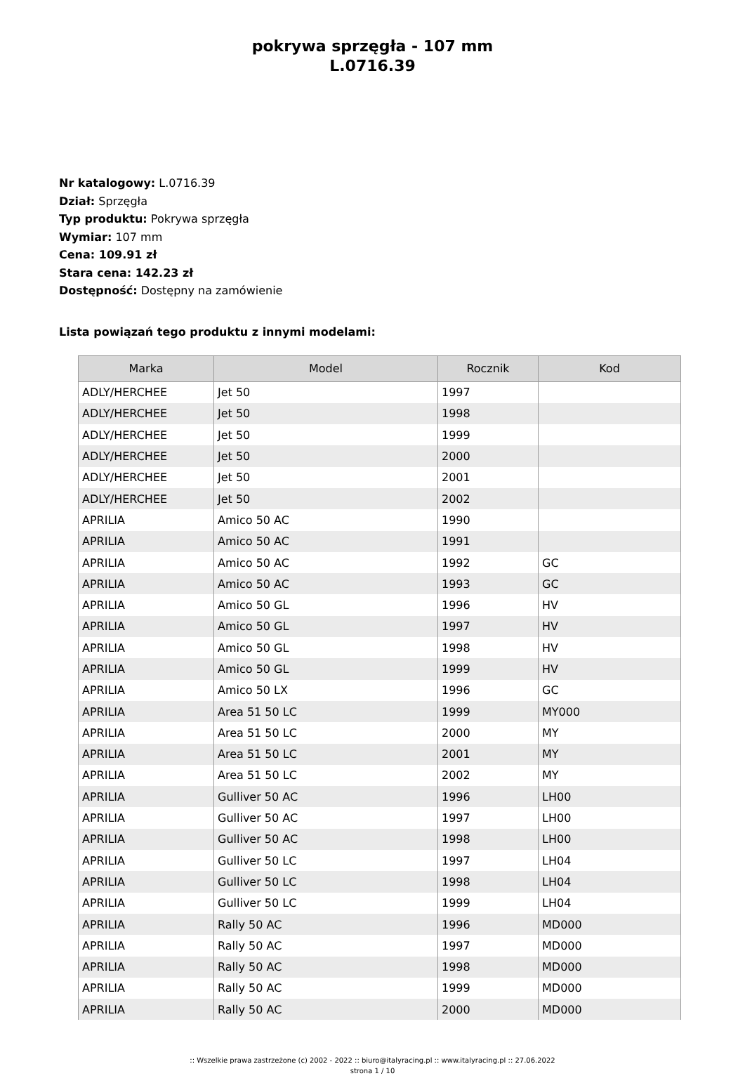pokrywa sprzęgła - 107 mm
L.0716.39
Nr katalogowy: L.0716.39
Dział: Sprzęgła
Typ produktu: Pokrywa sprzęgła
Wymiar: 107 mm
Cena: 109.91 zł
Stara cena: 142.23 zł
Dostępność: Dostępny na zamówienie
Lista powiązań tego produktu z innymi modelami:
| Marka | Model | Rocznik | Kod |
| --- | --- | --- | --- |
| ADLY/HERCHEE | Jet 50 | 1997 | |
| ADLY/HERCHEE | Jet 50 | 1998 | |
| ADLY/HERCHEE | Jet 50 | 1999 | |
| ADLY/HERCHEE | Jet 50 | 2000 | |
| ADLY/HERCHEE | Jet 50 | 2001 | |
| ADLY/HERCHEE | Jet 50 | 2002 | |
| APRILIA | Amico 50 AC | 1990 | |
| APRILIA | Amico 50 AC | 1991 | |
| APRILIA | Amico 50 AC | 1992 | GC |
| APRILIA | Amico 50 AC | 1993 | GC |
| APRILIA | Amico 50 GL | 1996 | HV |
| APRILIA | Amico 50 GL | 1997 | HV |
| APRILIA | Amico 50 GL | 1998 | HV |
| APRILIA | Amico 50 GL | 1999 | HV |
| APRILIA | Amico 50 LX | 1996 | GC |
| APRILIA | Area 51 50 LC | 1999 | MY000 |
| APRILIA | Area 51 50 LC | 2000 | MY |
| APRILIA | Area 51 50 LC | 2001 | MY |
| APRILIA | Area 51 50 LC | 2002 | MY |
| APRILIA | Gulliver 50 AC | 1996 | LH00 |
| APRILIA | Gulliver 50 AC | 1997 | LH00 |
| APRILIA | Gulliver 50 AC | 1998 | LH00 |
| APRILIA | Gulliver 50 LC | 1997 | LH04 |
| APRILIA | Gulliver 50 LC | 1998 | LH04 |
| APRILIA | Gulliver 50 LC | 1999 | LH04 |
| APRILIA | Rally 50 AC | 1996 | MD000 |
| APRILIA | Rally 50 AC | 1997 | MD000 |
| APRILIA | Rally 50 AC | 1998 | MD000 |
| APRILIA | Rally 50 AC | 1999 | MD000 |
| APRILIA | Rally 50 AC | 2000 | MD000 |
:: Wszelkie prawa zastrzeżone (c) 2002 - 2022 :: biuro@italyracing.pl :: www.italyracing.pl :: 27.06.2022
strona 1 / 10